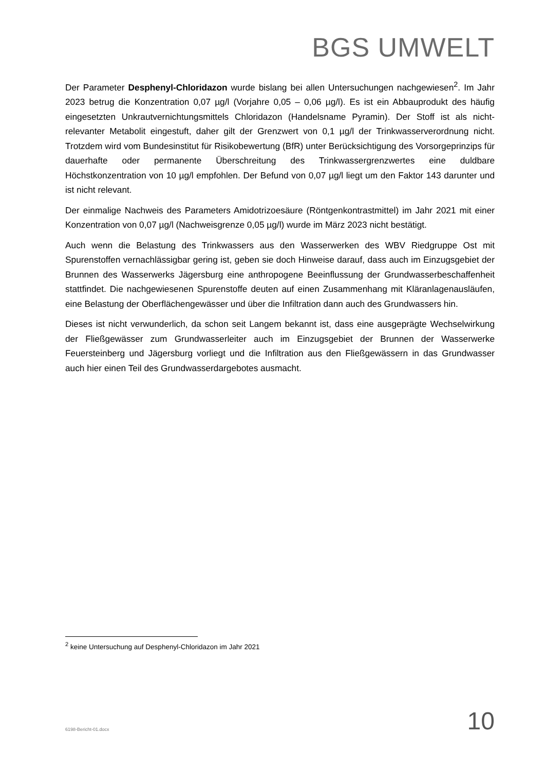BGS UMWELT
Der Parameter Desphenyl-Chloridazon wurde bislang bei allen Untersuchungen nachgewiesen<sup>2</sup>. Im Jahr 2023 betrug die Konzentration 0,07 µg/l (Vorjahre 0,05 – 0,06 µg/l). Es ist ein Abbauprodukt des häufig eingesetzten Unkrautvernichtungsmittels Chloridazon (Handelsname Pyramin). Der Stoff ist als nicht-relevanter Metabolit eingestuft, daher gilt der Grenzwert von 0,1 µg/l der Trinkwasserverordnung nicht. Trotzdem wird vom Bundesinstitut für Risikobewertung (BfR) unter Berücksichtigung des Vorsorgeprinzips für dauerhafte oder permanente Überschreitung des Trinkwassergrenzwertes eine duldbare Höchstkonzentration von 10 µg/l empfohlen. Der Befund von 0,07 µg/l liegt um den Faktor 143 darunter und ist nicht relevant.
Der einmalige Nachweis des Parameters Amidotrizoesäure (Röntgenkontrastmittel) im Jahr 2021 mit einer Konzentration von 0,07 µg/l (Nachweisgrenze 0,05 µg/l) wurde im März 2023 nicht bestätigt.
Auch wenn die Belastung des Trinkwassers aus den Wasserwerken des WBV Riedgruppe Ost mit Spurenstoffen vernachlässigbar gering ist, geben sie doch Hinweise darauf, dass auch im Einzugsgebiet der Brunnen des Wasserwerks Jägersburg eine anthropogene Beeinflussung der Grundwasserbeschaffenheit stattfindet. Die nachgewiesenen Spurenstoffe deuten auf einen Zusammenhang mit Kläranlagenausläufen, eine Belastung der Oberflächengewässer und über die Infiltration dann auch des Grundwassers hin.
Dieses ist nicht verwunderlich, da schon seit Langem bekannt ist, dass eine ausgeprägte Wechselwirkung der Fließgewässer zum Grundwasserleiter auch im Einzugsgebiet der Brunnen der Wasserwerke Feuersteinberg und Jägersburg vorliegt und die Infiltration aus den Fließgewässern in das Grundwasser auch hier einen Teil des Grundwasserdargebotes ausmacht.
<sup>2</sup> keine Untersuchung auf Desphenyl-Chloridazon im Jahr 2021
6198-Bericht-01.docx 10